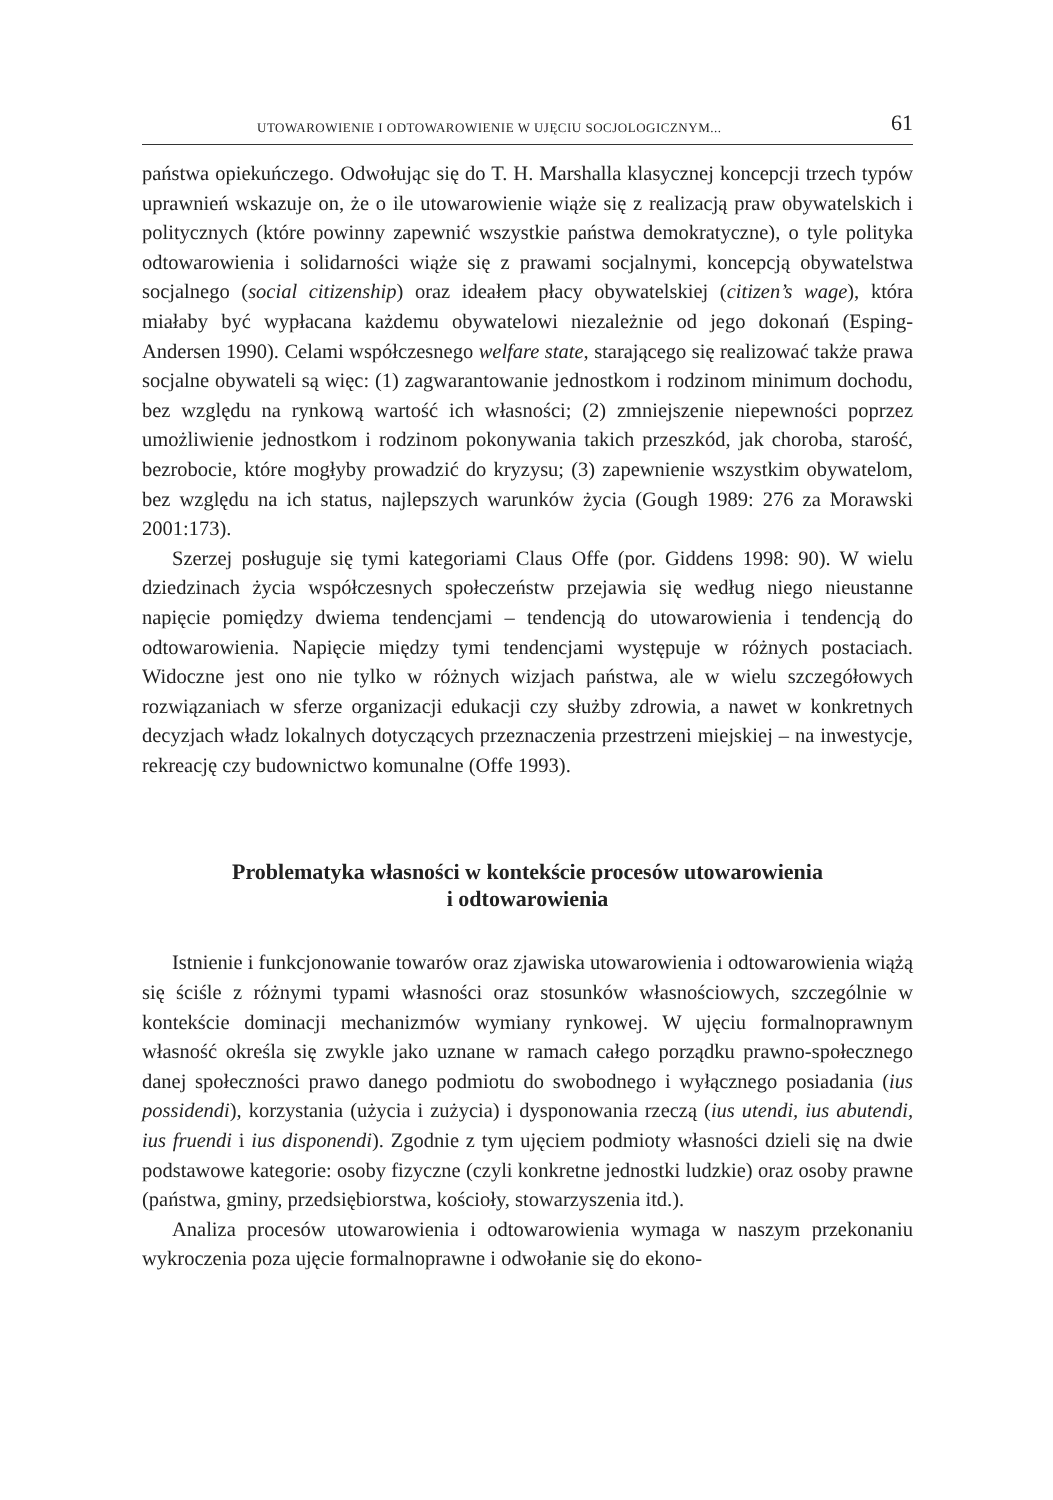UTOWAROWIENIE I ODTOWAROWIENIE W UJĘCIU SOCJOLOGICZNYM... 61
państwa opiekuńczego. Odwołując się do T. H. Marshalla klasycznej koncepcji trzech typów uprawnień wskazuje on, że o ile utowarowienie wiąże się z realizacją praw obywatelskich i politycznych (które powinny zapewnić wszystkie państwa demokratyczne), o tyle polityka odtowarowienia i solidarności wiąże się z prawami socjalnymi, koncepcją obywatelstwa socjalnego (social citizenship) oraz ideałem płacy obywatelskiej (citizen’s wage), która miałaby być wypłacana każdemu obywatelowi niezależnie od jego dokonań (Esping-Andersen 1990). Celami współczesnego welfare state, starającego się realizować także prawa socjalne obywateli są więc: (1) zagwarantowanie jednostkom i rodzinom minimum dochodu, bez względu na rynkową wartość ich własności; (2) zmniejszenie niepewności poprzez umożliwienie jednostkom i rodzinom pokonywania takich przeszkód, jak choroba, starość, bezrobocie, które mogłyby prowadzić do kryzysu; (3) zapewnienie wszystkim obywatelom, bez względu na ich status, najlepszych warunków życia (Gough 1989: 276 za Morawski 2001:173).
Szerzej posługuje się tymi kategoriami Claus Offe (por. Giddens 1998: 90). W wielu dziedzinach życia współczesnych społeczeństw przejawia się według niego nieustanne napięcie pomiędzy dwiema tendencjami – tendencją do utowarowienia i tendencją do odtowarowienia. Napięcie między tymi tendencjami występuje w różnych postaciach. Widoczne jest ono nie tylko w różnych wizjach państwa, ale w wielu szczegółowych rozwiązaniach w sferze organizacji edukacji czy służby zdrowia, a nawet w konkretnych decyzjach władz lokalnych dotyczących przeznaczenia przestrzeni miejskiej – na inwestycje, rekreację czy budownictwo komunalne (Offe 1993).
Problematyka własności w kontekście procesów utowarowienia
i odtowarowienia
Istnienie i funkcjonowanie towarów oraz zjawiska utowarowienia i odtowarowienia wiążą się ściśle z różnymi typami własności oraz stosunków własnościowych, szczególnie w kontekście dominacji mechanizmów wymiany rynkowej. W ujęciu formalnoprawnym własność określa się zwykle jako uznane w ramach całego porządku prawno-społecznego danej społeczności prawo danego podmiotu do swobodnego i wyłącznego posiadania (ius possidendi), korzystania (użycia i zużycia) i dysponowania rzeczą (ius utendi, ius abutendi, ius fruendi i ius disponendi). Zgodnie z tym ujęciem podmioty własności dzieli się na dwie podstawowe kategorie: osoby fizyczne (czyli konkretne jednostki ludzkie) oraz osoby prawne (państwa, gminy, przedsiębiorstwa, kościoły, stowarzyszenia itd.).
Analiza procesów utowarowienia i odtowarowienia wymaga w naszym przekonaniu wykroczenia poza ujęcie formalnoprawne i odwołanie się do ekono-